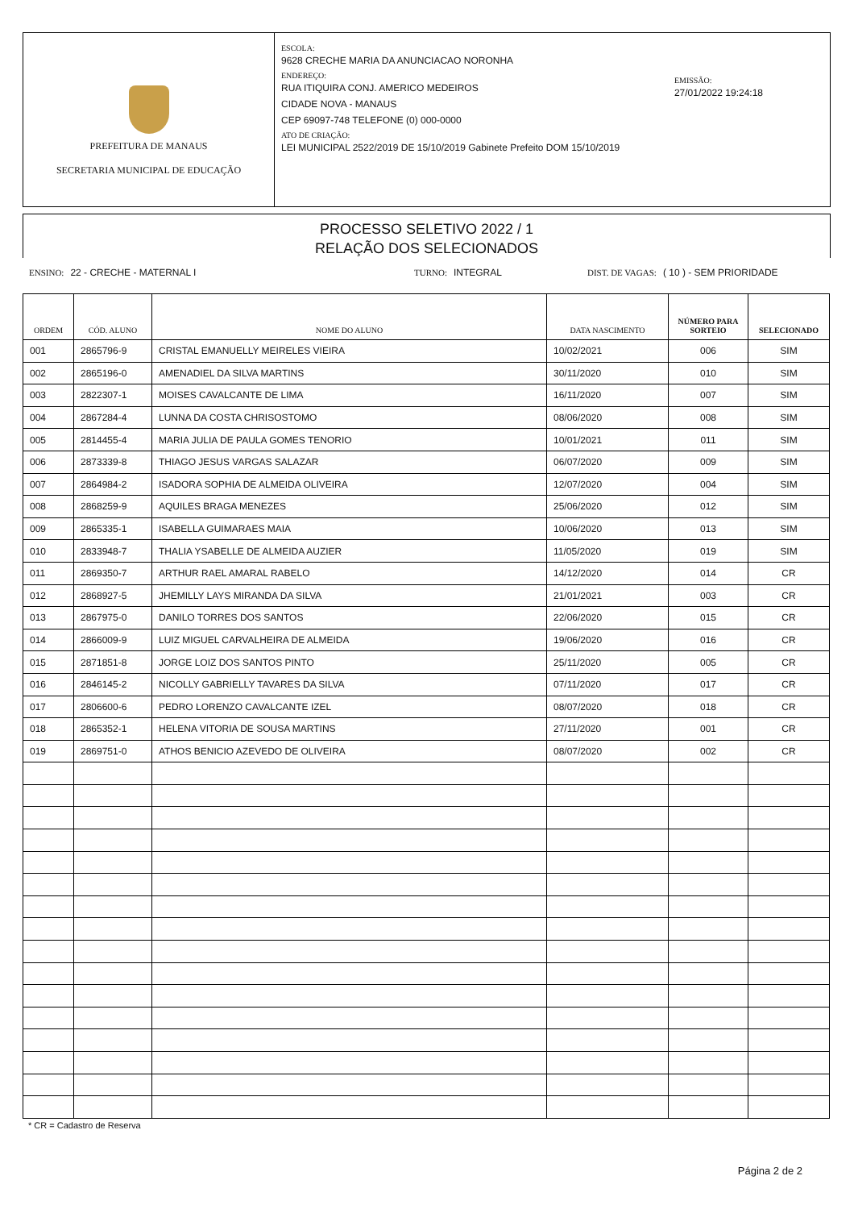PREFEITURA DE MANAUS
SECRETARIA MUNICIPAL DE EDUCAÇÃO
ESCOLA:
9628 CRECHE MARIA DA ANUNCIACAO NORONHA
ENDEREÇO:
RUA ITIQUIRA CONJ. AMERICO MEDEIROS
CIDADE NOVA - MANAUS
CEP 69097-748 TELEFONE (0) 000-0000
ATO DE CRIAÇÃO:
LEI MUNICIPAL 2522/2019 DE 15/10/2019 Gabinete Prefeito DOM 15/10/2019
EMISSÃO:
27/01/2022 19:24:18
PROCESSO SELETIVO 2022 / 1
RELAÇÃO DOS SELECIONADOS
ENSINO: 22 - CRECHE - MATERNAL I TURNO: INTEGRAL DIST. DE VAGAS: ( 10 ) - SEM PRIORIDADE
| ORDEM | CÓD. ALUNO | NOME DO ALUNO | DATA NASCIMENTO | NÚMERO PARA SORTEIO | SELECIONADO |
| --- | --- | --- | --- | --- | --- |
| 001 | 2865796-9 | CRISTAL EMANUELLY MEIRELES VIEIRA | 10/02/2021 | 006 | SIM |
| 002 | 2865196-0 | AMENADIEL DA SILVA MARTINS | 30/11/2020 | 010 | SIM |
| 003 | 2822307-1 | MOISES CAVALCANTE DE LIMA | 16/11/2020 | 007 | SIM |
| 004 | 2867284-4 | LUNNA DA COSTA CHRISOSTOMO | 08/06/2020 | 008 | SIM |
| 005 | 2814455-4 | MARIA JULIA DE PAULA GOMES TENORIO | 10/01/2021 | 011 | SIM |
| 006 | 2873339-8 | THIAGO JESUS VARGAS SALAZAR | 06/07/2020 | 009 | SIM |
| 007 | 2864984-2 | ISADORA SOPHIA DE ALMEIDA OLIVEIRA | 12/07/2020 | 004 | SIM |
| 008 | 2868259-9 | AQUILES BRAGA MENEZES | 25/06/2020 | 012 | SIM |
| 009 | 2865335-1 | ISABELLA GUIMARAES MAIA | 10/06/2020 | 013 | SIM |
| 010 | 2833948-7 | THALIA YSABELLE DE ALMEIDA AUZIER | 11/05/2020 | 019 | SIM |
| 011 | 2869350-7 | ARTHUR RAEL AMARAL RABELO | 14/12/2020 | 014 | CR |
| 012 | 2868927-5 | JHEMILLY LAYS MIRANDA DA SILVA | 21/01/2021 | 003 | CR |
| 013 | 2867975-0 | DANILO TORRES DOS SANTOS | 22/06/2020 | 015 | CR |
| 014 | 2866009-9 | LUIZ MIGUEL CARVALHEIRA DE ALMEIDA | 19/06/2020 | 016 | CR |
| 015 | 2871851-8 | JORGE LOIZ DOS SANTOS PINTO | 25/11/2020 | 005 | CR |
| 016 | 2846145-2 | NICOLLY GABRIELLY TAVARES DA SILVA | 07/11/2020 | 017 | CR |
| 017 | 2806600-6 | PEDRO LORENZO CAVALCANTE IZEL | 08/07/2020 | 018 | CR |
| 018 | 2865352-1 | HELENA VITORIA DE SOUSA MARTINS | 27/11/2020 | 001 | CR |
| 019 | 2869751-0 | ATHOS BENICIO AZEVEDO DE OLIVEIRA | 08/07/2020 | 002 | CR |
* CR = Cadastro de Reserva
Página 2 de 2